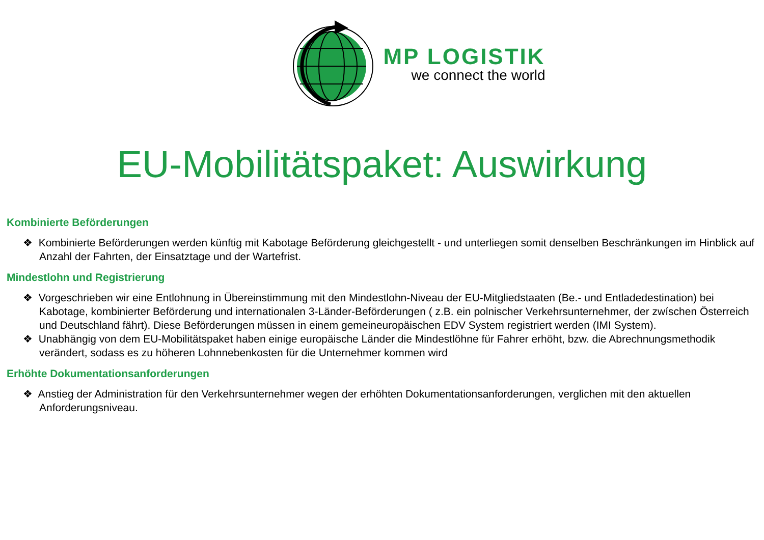MP LOGISTIK
we connect the world
EU-Mobilitätspaket: Auswirkung
Kombinierte Beförderungen
❖ Kombinierte Beförderungen werden künftig mit Kabotage Beförderung gleichgestellt - und unterliegen somit denselben Beschränkungen im Hinblick auf Anzahl der Fahrten, der Einsatztage und der Wartefrist.
Mindestlohn und Registrierung
❖ Vorgeschrieben wir eine Entlohnung in Übereinstimmung mit den Mindestlohn-Niveau der EU-Mitgliedstaaten (Be.- und Entladedestination) bei Kabotage, kombinierter Beförderung und internationalen 3-Länder-Beförderungen ( z.B. ein polnischer Verkehrsunternehmer, der zwíschen Österreich und Deutschland fährt). Diese Beförderungen müssen in einem gemeineuropäischen EDV System registriert werden (IMI System).
❖ Unabhängig von dem EU-Mobilitätspaket haben einige europäische Länder die Mindestlöhne für Fahrer erhöht, bzw. die Abrechnungsmethodik verändert, sodass es zu höheren Lohnnebenkosten für die Unternehmer kommen wird
Erhöhte Dokumentationsanforderungen
❖ Anstieg der Administration für den Verkehrsunternehmer wegen der erhöhten Dokumentationsanforderungen, verglichen mit den aktuellen Anforderungsniveau.